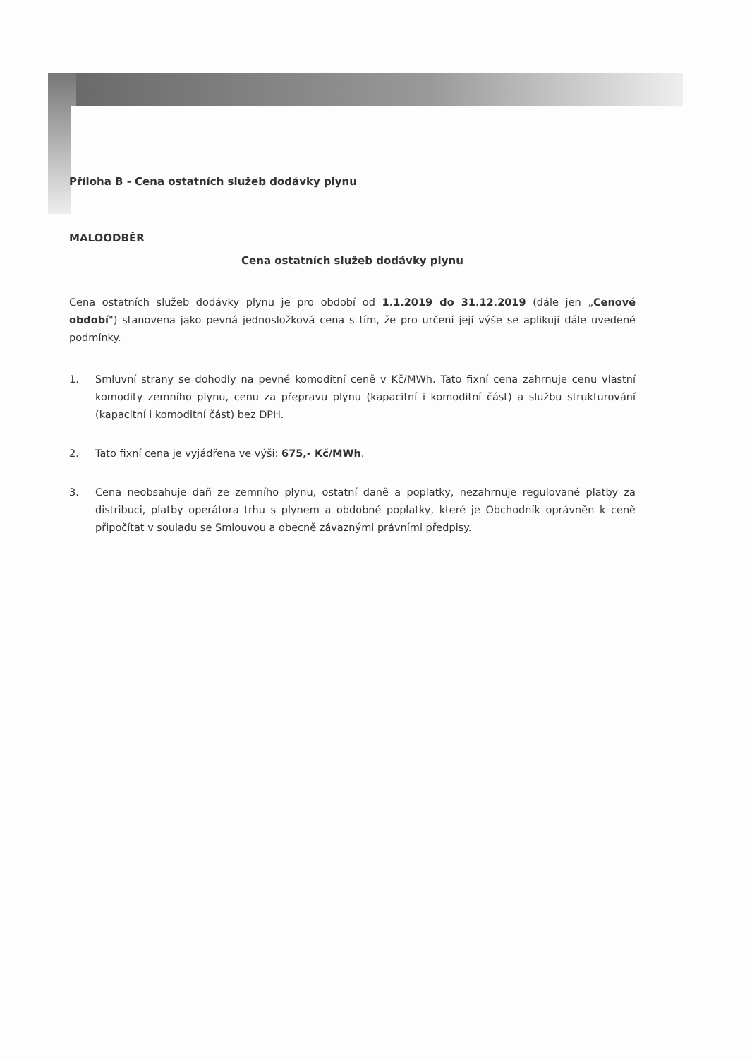Příloha B - Cena ostatních služeb dodávky plynu
MALOODBĚR
Cena ostatních služeb dodávky plynu
Cena ostatních služeb dodávky plynu je pro období od 1.1.2019 do 31.12.2019 (dále jen „Cenové období") stanovena jako pevná jednosložková cena s tím, že pro určení její výše se aplikují dále uvedené podmínky.
1. Smluvní strany se dohodly na pevné komoditní ceně v Kč/MWh. Tato fixní cena zahrnuje cenu vlastní komodity zemního plynu, cenu za přepravu plynu (kapacitní i komoditní část) a službu strukturování (kapacitní i komoditní část) bez DPH.
2. Tato fixní cena je vyjádřena ve výši: 675,- Kč/MWh.
3. Cena neobsahuje daň ze zemního plynu, ostatní daně a poplatky, nezahrnuje regulované platby za distribuci, platby operátora trhu s plynem a obdobné poplatky, které je Obchodník oprávněn k ceně připočítat v souladu se Smlouvou a obecně závaznými právními předpisy.